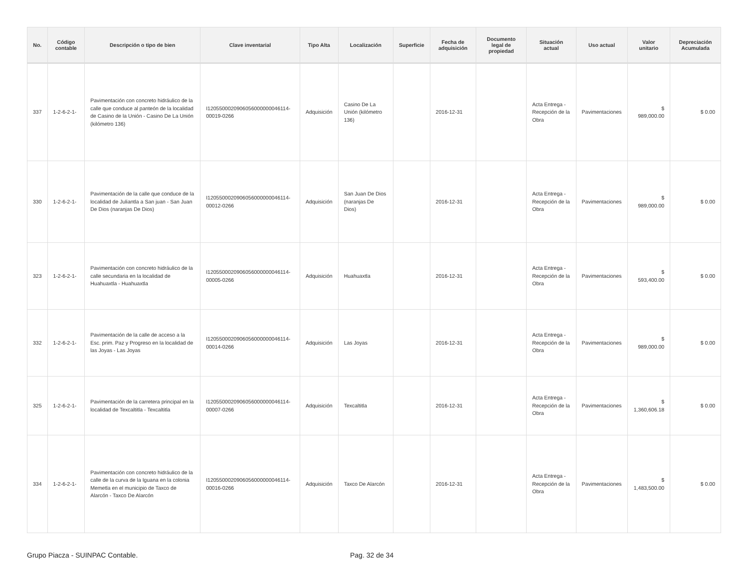| No. | Código contable | Descripción o tipo de bien | Clave inventarial | Tipo Alta | Localización | Superficie | Fecha de adquisición | Documento legal de propiedad | Situación actual | Uso actual | Valor unitario | Depreciación Acumulada |
| --- | --- | --- | --- | --- | --- | --- | --- | --- | --- | --- | --- | --- |
| 337 | 1-2-6-2-1- | Pavimentación con concreto hidráulico de la calle que conduce al panteón de la localidad de Casino de la Unión - Casino De La Unión (kilómetro 136) | I120550002090605600000004611­4-00019-0266 | Adquisición | Casino De La Unión (kilómetro 136) | | 2016-12-31 | | Acta Entrega - Recepción de la Obra | Pavimentaciones | $ 989,000.00 | $ 0.00 |
| 330 | 1-2-6-2-1- | Pavimentación de la calle que conduce de la localidad de Juliantla a San juan - San Juan De Dios (naranjas De Dios) | I120550002090605600000004611­4-00012-0266 | Adquisición | San Juan De Dios (naranjas De Dios) | | 2016-12-31 | | Acta Entrega - Recepción de la Obra | Pavimentaciones | $ 989,000.00 | $ 0.00 |
| 323 | 1-2-6-2-1- | Pavimentación con concreto hidráulico de la calle secundaria en la localidad de Huahuaxtla - Huahuaxtla | I120550002090605600000004611­4-00005-0266 | Adquisición | Huahuaxtla | | 2016-12-31 | | Acta Entrega - Recepción de la Obra | Pavimentaciones | $ 593,400.00 | $ 0.00 |
| 332 | 1-2-6-2-1- | Pavimentación de la calle de acceso a la Esc. prim. Paz y Progreso en la localidad de las Joyas - Las Joyas | I120550002090605600000004611­4-00014-0266 | Adquisición | Las Joyas | | 2016-12-31 | | Acta Entrega - Recepción de la Obra | Pavimentaciones | $ 989,000.00 | $ 0.00 |
| 325 | 1-2-6-2-1- | Pavimentación de la carretera principal en la localidad de Texcaltitla - Texcaltitla | I120550002090605600000004611­4-00007-0266 | Adquisición | Texcaltitla | | 2016-12-31 | | Acta Entrega - Recepción de la Obra | Pavimentaciones | $ 1,360,606.18 | $ 0.00 |
| 334 | 1-2-6-2-1- | Pavimentación con concreto hidráulico de la calle de la curva de la Iguana en la colonia Memetla en el municipio de Taxco de Alarcón - Taxco De Alarcón | I120550002090605600000004611­4-00016-0266 | Adquisición | Taxco De Alarcón | | 2016-12-31 | | Acta Entrega - Recepción de la Obra | Pavimentaciones | $ 1,483,500.00 | $ 0.00 |
Grupo Piacza - SUINPAC Contable. Pag. 32 de 34